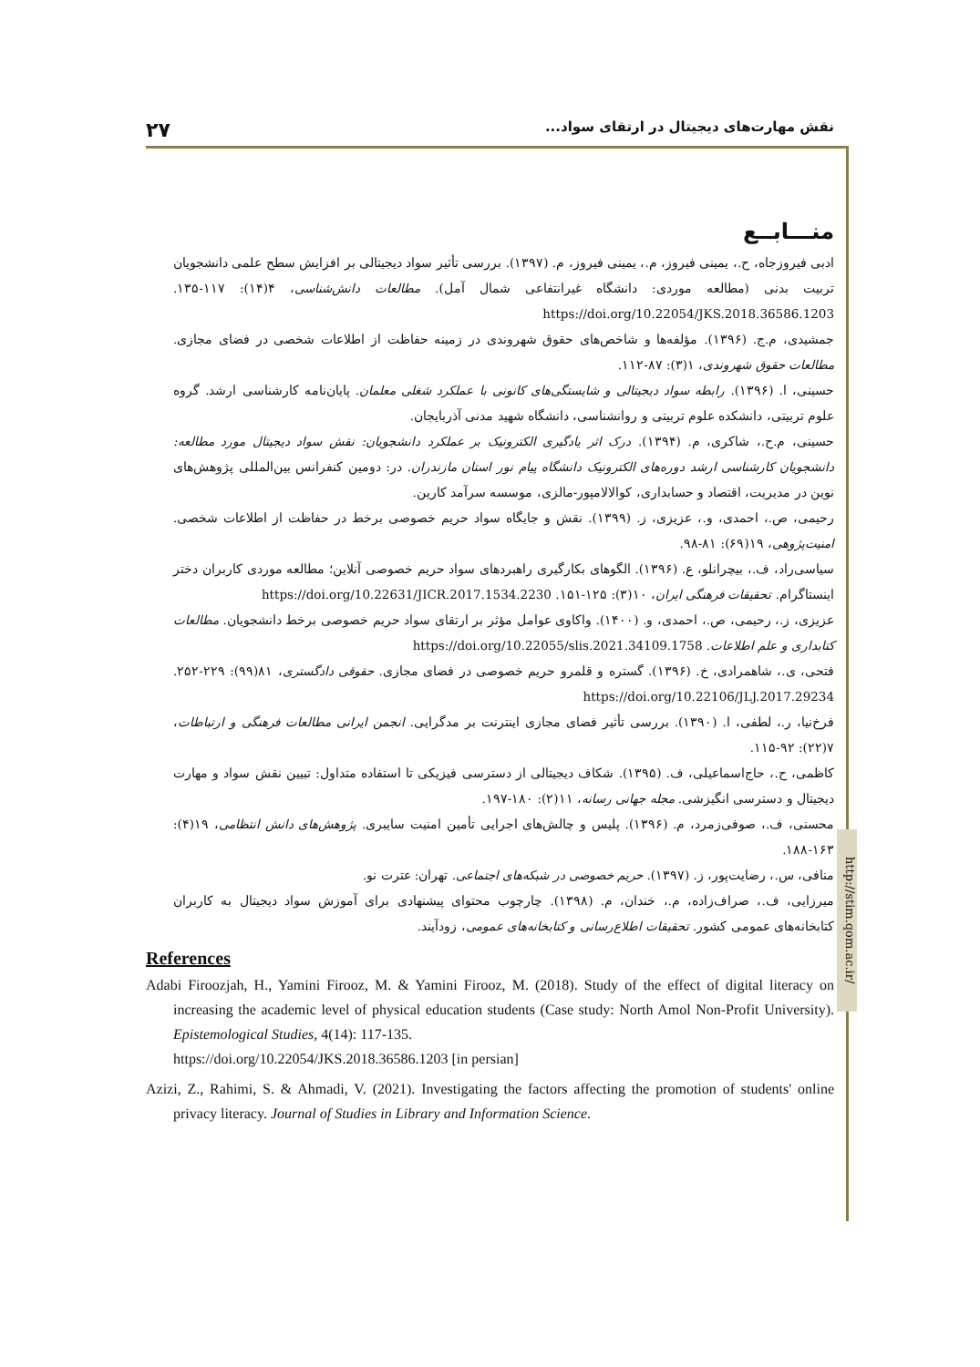۲۷ نقش مهارت‌های دیجیتال در ارتقای سواد...
http://stim.qom.ac.ir/
منـــابــع
ادبی فیروزجاه، ح.، یمینی فیروز، م.، یمینی فیروز، م. (۱۳۹۷). بررسی تأثیر سواد دیجیتالی بر افزایش سطح علمی دانشجویان تربیت بدنی (مطالعه موردی: دانشگاه غیرانتفاعی شمال آمل). مطالعات دانش‌شناسی، ۴(۱۴): ۱۱۷-۱۳۵. https://doi.org/10.22054/JKS.2018.36586.1203
جمشیدی، م.ج. (۱۳۹۶). مؤلفه‌ها و شاخص‌های حقوق شهروندی در زمینه حفاظت از اطلاعات شخصی در فضای مجازی. مطالعات حقوق شهروندی، ۱(۳): ۸۷-۱۱۲.
حسینی، ا. (۱۳۹۶). رابطه سواد دیجیتالی و شایستگی‌های کانونی با عملکرد شغلی معلمان. پایان‌نامه کارشناسی ارشد. گروه علوم تربیتی، دانشکده علوم تربیتی و روانشناسی، دانشگاه شهید مدنی آذربایجان.
حسینی، م.ح.، شاکری، م. (۱۳۹۴). درک اثر یادگیری الکترونیک بر عملکرد دانشجویان: نقش سواد دیجیتال مورد مطالعه: دانشجویان کارشناسی ارشد دوره‌های الکترونیک دانشگاه پیام نور استان مازندران. در: دومین کنفرانس بین‌المللی پژوهش‌های نوین در مدیریت، اقتصاد و حسابداری، کوالالامپور-مالزی، موسسه سرآمد کارین.
رحیمی، ص.، احمدی، و.، عزیزی، ز. (۱۳۹۹). نقش و جایگاه سواد حریم خصوصی برخط در حفاظت از اطلاعات شخصی. امنیت‌پژوهی، ۱۹(۶۹): ۸۱-۹۸.
سیاسی‌راد، ف.، بیچرانلو، ع. (۱۳۹۶). الگوهای بکارگیری راهبردهای سواد حریم خصوصی آنلاین؛ مطالعه موردی کاربران دختر اینستاگرام. تحقیقات فرهنگی ایران، ۱۰(۳): ۱۲۵-۱۵۱. https://doi.org/10.22631/JICR.2017.1534.2230
عزیزی، ز.، رحیمی، ص.، احمدی، و. (۱۴۰۰). واکاوی عوامل مؤثر بر ارتقای سواد حریم خصوصی برخط دانشجویان. مطالعات کتابداری و علم اطلاعات. https://doi.org/10.22055/slis.2021.34109.1758
فتحی، ی.، شاهمرادی، خ. (۱۳۹۶). گستره و قلمرو حریم خصوصی در فضای مجازی. حقوقی دادگستری، ۸۱(۹۹): ۲۲۹-۲۵۲. https://doi.org/10.22106/JLJ.2017.29234
فرخ‌نیا، ر.، لطفی، ا. (۱۳۹۰). بررسی تأثیر فضای مجازی اینترنت بر مدگرایی. انجمن ایرانی مطالعات فرهنگی و ارتباطات، ۷(۲۲): ۹۲-۱۱۵.
کاظمی، ح.، حاج‌اسماعیلی، ف. (۱۳۹۵). شکاف دیجیتالی از دسترسی فیزیکی تا استفاده متداول: تبیین نقش سواد و مهارت دیجیتال و دسترسی انگیزشی. مجله جهانی رسانه، ۱۱(۲): ۱۸۰-۱۹۷.
محسنی، ف.، صوفی‌زمرد، م. (۱۳۹۶). پلیس و چالش‌های اجرایی تأمین امنیت سایبری. پژوهش‌های دانش انتظامی، ۱۹(۴): ۱۶۳-۱۸۸.
منافی، س.، رضایت‌پور، ز. (۱۳۹۷). حریم خصوصی در شبکه‌های اجتماعی. تهران: عترت نو.
میرزایی، ف.، صراف‌زاده، م.، خندان، م. (۱۳۹۸). چارچوب محتوای پیشنهادی برای آموزش سواد دیجیتال به کاربران کتابخانه‌های عمومی کشور. تحقیقات اطلاع‌رسانی و کتابخانه‌های عمومی، زودآیند.
References
Adabi Firoozjah, H., Yamini Firooz, M. & Yamini Firooz, M. (2018). Study of the effect of digital literacy on increasing the academic level of physical education students (Case study: North Amol Non-Profit University). Epistemological Studies, 4(14): 117-135.
https://doi.org/10.22054/JKS.2018.36586.1203 [in persian]
Azizi, Z., Rahimi, S. & Ahmadi, V. (2021). Investigating the factors affecting the promotion of students' online privacy literacy. Journal of Studies in Library and Information Science.